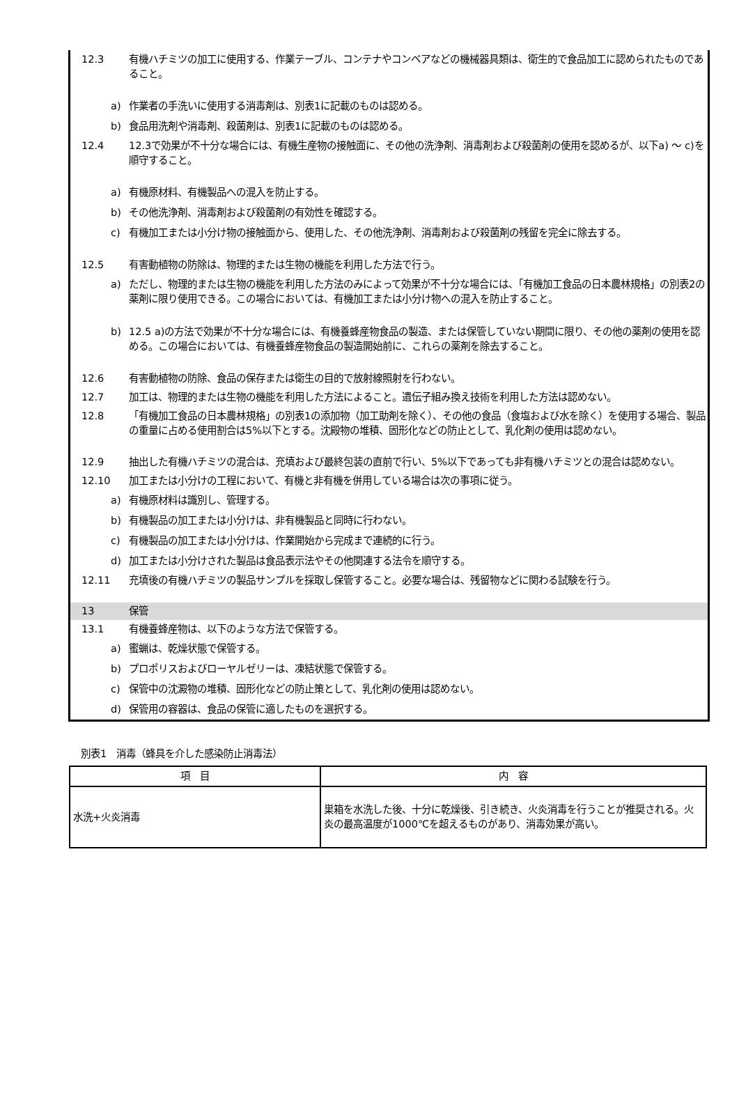12.3 有機ハチミツの加工に使用する、作業テーブル、コンテナやコンベアなどの機械器具類は、衛生的で食品加工に認められたものであること。
a) 作業者の手洗いに使用する消毒剤は、別表1に記載のものは認める。
b) 食品用洗剤や消毒剤、殺菌剤は、別表1に記載のものは認める。
12.4 12.3で効果が不十分な場合には、有機生産物の接触面に、その他の洗浄剤、消毒剤および殺菌剤の使用を認めるが、以下a) ～ c)を順守すること。
a) 有機原材料、有機製品への混入を防止する。
b) その他洗浄剤、消毒剤および殺菌剤の有効性を確認する。
c) 有機加工または小分け物の接触面から、使用した、その他洗浄剤、消毒剤および殺菌剤の残留を完全に除去する。
12.5 有害動植物の防除は、物理的または生物の機能を利用した方法で行う。
a) ただし、物理的または生物の機能を利用した方法のみによって効果が不十分な場合には、「有機加工食品の日本農林規格」の別表2の薬剤に限り使用できる。この場合においては、有機加工または小分け物への混入を防止すること。
b) 12.5 a)の方法で効果が不十分な場合には、有機養蜂産物食品の製造、または保管していない期間に限り、その他の薬剤の使用を認める。この場合においては、有機養蜂産物食品の製造開始前に、これらの薬剤を除去すること。
12.6 有害動植物の防除、食品の保存または衛生の目的で放射線照射を行わない。
12.7 加工は、物理的または生物の機能を利用した方法によること。遺伝子組み換え技術を利用した方法は認めない。
12.8 「有機加工食品の日本農林規格」の別表1の添加物（加工助剤を除く）、その他の食品（食塩および水を除く）を使用する場合、製品の重量に占める使用割合は5%以下とする。沈殿物の堆積、固形化などの防止として、乳化剤の使用は認めない。
12.9 抽出した有機ハチミツの混合は、充填および最終包装の直前で行い、5%以下であっても非有機ハチミツとの混合は認めない。
12.10 加工または小分けの工程において、有機と非有機を併用している場合は次の事項に従う。
a) 有機原材料は識別し、管理する。
b) 有機製品の加工または小分けは、非有機製品と同時に行わない。
c) 有機製品の加工または小分けは、作業開始から完成まで連続的に行う。
d) 加工または小分けされた製品は食品表示法やその他関連する法令を順守する。
12.11 充填後の有機ハチミツの製品サンプルを採取し保管すること。必要な場合は、残留物などに関わる試験を行う。
13 保管
13.1 有機養蜂産物は、以下のような方法で保管する。
a) 蜜蝋は、乾燥状態で保管する。
b) プロポリスおよびローヤルゼリーは、凍結状態で保管する。
c) 保管中の沈澱物の堆積、固形化などの防止策として、乳化剤の使用は認めない。
d) 保管用の容器は、食品の保管に適したものを選択する。
別表1　消毒（蜂具を介した感染防止消毒法）
| 項 目 | 内 容 |
| --- | --- |
| 水洗+火炎消毒 | 巣箱を水洗した後、十分に乾燥後、引き続き、火炎消毒を行うことが推奨される。火炎の最高温度が1000℃を超えるものがあり、消毒効果が高い。 |